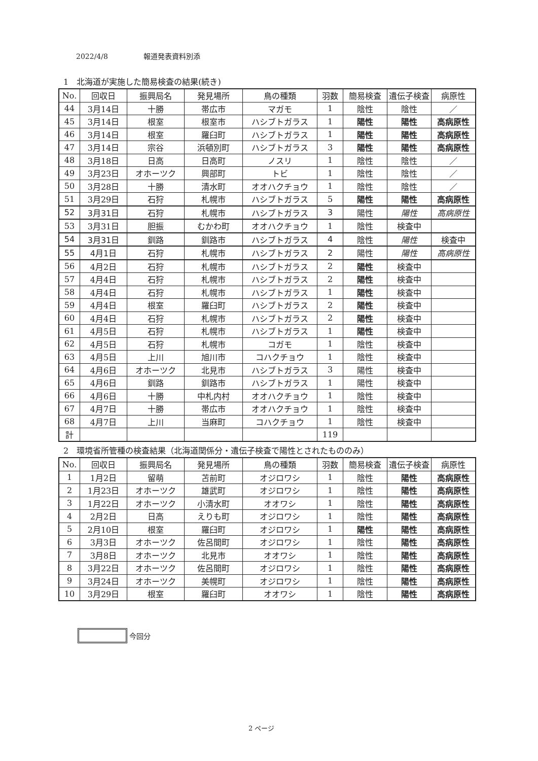2022/4/8　　　　　報道発表資料別添
1　北海道が実施した簡易検査の結果(続き)
| No. | 回収日 | 振興局名 | 発見場所 | 鳥の種類 | 羽数 | 簡易検査 | 遺伝子検査 | 病原性 |
| --- | --- | --- | --- | --- | --- | --- | --- | --- |
| 44 | 3月14日 | 十勝 | 帯広市 | マガモ | 1 | 陰性 | 陰性 | ／ |
| 45 | 3月14日 | 根室 | 根室市 | ハシブトガラス | 1 | 陽性 | 陽性 | 高病原性 |
| 46 | 3月14日 | 根室 | 羅臼町 | ハシブトガラス | 1 | 陽性 | 陽性 | 高病原性 |
| 47 | 3月14日 | 宗谷 | 浜頓別町 | ハシブトガラス | 3 | 陽性 | 陽性 | 高病原性 |
| 48 | 3月18日 | 日高 | 日高町 | ノスリ | 1 | 陰性 | 陰性 | ／ |
| 49 | 3月23日 | オホーツク | 興部町 | トビ | 1 | 陰性 | 陰性 | ／ |
| 50 | 3月28日 | 十勝 | 清水町 | オオハクチョウ | 1 | 陰性 | 陰性 | ／ |
| 51 | 3月29日 | 石狩 | 札幌市 | ハシブトガラス | 5 | 陽性 | 陽性 | 高病原性 |
| 52 | 3月31日 | 石狩 | 札幌市 | ハシブトガラス | 3 | 陽性 | 陽性 | 高病原性 |
| 53 | 3月31日 | 胆振 | むかわ町 | オオハクチョウ | 1 | 陰性 | 検査中 | |
| 54 | 3月31日 | 釧路 | 釧路市 | ハシブトガラス | 4 | 陰性 | 陽性 | 検査中 |
| 55 | 4月1日 | 石狩 | 札幌市 | ハシブトガラス | 2 | 陽性 | 陽性 | 高病原性 |
| 56 | 4月2日 | 石狩 | 札幌市 | ハシブトガラス | 2 | 陽性 | 検査中 | |
| 57 | 4月4日 | 石狩 | 札幌市 | ハシブトガラス | 2 | 陽性 | 検査中 | |
| 58 | 4月4日 | 石狩 | 札幌市 | ハシブトガラス | 1 | 陽性 | 検査中 | |
| 59 | 4月4日 | 根室 | 羅臼町 | ハシブトガラス | 2 | 陽性 | 検査中 | |
| 60 | 4月4日 | 石狩 | 札幌市 | ハシブトガラス | 2 | 陽性 | 検査中 | |
| 61 | 4月5日 | 石狩 | 札幌市 | ハシブトガラス | 1 | 陽性 | 検査中 | |
| 62 | 4月5日 | 石狩 | 札幌市 | コガモ | 1 | 陰性 | 検査中 | |
| 63 | 4月5日 | 上川 | 旭川市 | コハクチョウ | 1 | 陰性 | 検査中 | |
| 64 | 4月6日 | オホーツク | 北見市 | ハシブトガラス | 3 | 陽性 | 検査中 | |
| 65 | 4月6日 | 釧路 | 釧路市 | ハシブトガラス | 1 | 陽性 | 検査中 | |
| 66 | 4月6日 | 十勝 | 中札内村 | オオハクチョウ | 1 | 陰性 | 検査中 | |
| 67 | 4月7日 | 十勝 | 帯広市 | オオハクチョウ | 1 | 陰性 | 検査中 | |
| 68 | 4月7日 | 上川 | 当麻町 | コハクチョウ | 1 | 陰性 | 検査中 | |
| 計 | | | | | 119 | | | |
2　環境省所管種の検査結果（北海道関係分・遺伝子検査で陽性とされたもののみ）
| No. | 回収日 | 振興局名 | 発見場所 | 鳥の種類 | 羽数 | 簡易検査 | 遺伝子検査 | 病原性 |
| --- | --- | --- | --- | --- | --- | --- | --- | --- |
| 1 | 1月2日 | 留萌 | 苫前町 | オジロワシ | 1 | 陰性 | 陽性 | 高病原性 |
| 2 | 1月23日 | オホーツク | 雄武町 | オジロワシ | 1 | 陰性 | 陽性 | 高病原性 |
| 3 | 1月22日 | オホーツク | 小清水町 | オオワシ | 1 | 陰性 | 陽性 | 高病原性 |
| 4 | 2月2日 | 日高 | えりも町 | オジロワシ | 1 | 陰性 | 陽性 | 高病原性 |
| 5 | 2月10日 | 根室 | 羅臼町 | オジロワシ | 1 | 陽性 | 陽性 | 高病原性 |
| 6 | 3月3日 | オホーツク | 佐呂間町 | オジロワシ | 1 | 陰性 | 陽性 | 高病原性 |
| 7 | 3月8日 | オホーツク | 北見市 | オオワシ | 1 | 陰性 | 陽性 | 高病原性 |
| 8 | 3月22日 | オホーツク | 佐呂間町 | オジロワシ | 1 | 陰性 | 陽性 | 高病原性 |
| 9 | 3月24日 | オホーツク | 美幌町 | オジロワシ | 1 | 陰性 | 陽性 | 高病原性 |
| 10 | 3月29日 | 根室 | 羅臼町 | オオワシ | 1 | 陰性 | 陽性 | 高病原性 |
今回分
2 ページ